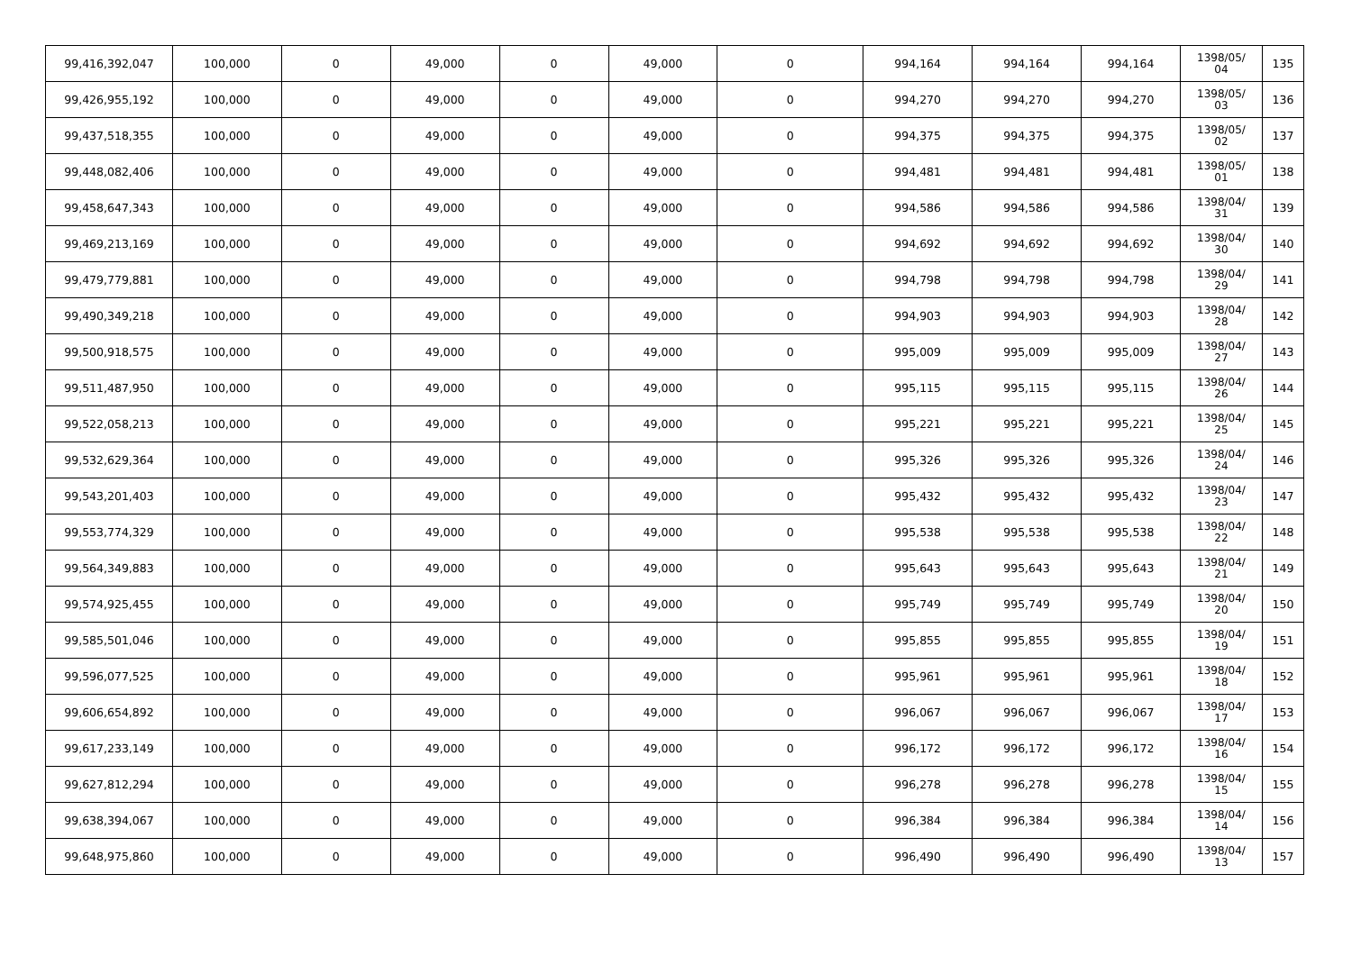| 99,416,392,047 | 100,000 | 0 | 49,000 | 0 | 49,000 | 0 | 994,164 | 994,164 | 994,164 | 1398/05/ 04 | 135 |
| 99,426,955,192 | 100,000 | 0 | 49,000 | 0 | 49,000 | 0 | 994,270 | 994,270 | 994,270 | 1398/05/ 03 | 136 |
| 99,437,518,355 | 100,000 | 0 | 49,000 | 0 | 49,000 | 0 | 994,375 | 994,375 | 994,375 | 1398/05/ 02 | 137 |
| 99,448,082,406 | 100,000 | 0 | 49,000 | 0 | 49,000 | 0 | 994,481 | 994,481 | 994,481 | 1398/05/ 01 | 138 |
| 99,458,647,343 | 100,000 | 0 | 49,000 | 0 | 49,000 | 0 | 994,586 | 994,586 | 994,586 | 1398/04/ 31 | 139 |
| 99,469,213,169 | 100,000 | 0 | 49,000 | 0 | 49,000 | 0 | 994,692 | 994,692 | 994,692 | 1398/04/ 30 | 140 |
| 99,479,779,881 | 100,000 | 0 | 49,000 | 0 | 49,000 | 0 | 994,798 | 994,798 | 994,798 | 1398/04/ 29 | 141 |
| 99,490,349,218 | 100,000 | 0 | 49,000 | 0 | 49,000 | 0 | 994,903 | 994,903 | 994,903 | 1398/04/ 28 | 142 |
| 99,500,918,575 | 100,000 | 0 | 49,000 | 0 | 49,000 | 0 | 995,009 | 995,009 | 995,009 | 1398/04/ 27 | 143 |
| 99,511,487,950 | 100,000 | 0 | 49,000 | 0 | 49,000 | 0 | 995,115 | 995,115 | 995,115 | 1398/04/ 26 | 144 |
| 99,522,058,213 | 100,000 | 0 | 49,000 | 0 | 49,000 | 0 | 995,221 | 995,221 | 995,221 | 1398/04/ 25 | 145 |
| 99,532,629,364 | 100,000 | 0 | 49,000 | 0 | 49,000 | 0 | 995,326 | 995,326 | 995,326 | 1398/04/ 24 | 146 |
| 99,543,201,403 | 100,000 | 0 | 49,000 | 0 | 49,000 | 0 | 995,432 | 995,432 | 995,432 | 1398/04/ 23 | 147 |
| 99,553,774,329 | 100,000 | 0 | 49,000 | 0 | 49,000 | 0 | 995,538 | 995,538 | 995,538 | 1398/04/ 22 | 148 |
| 99,564,349,883 | 100,000 | 0 | 49,000 | 0 | 49,000 | 0 | 995,643 | 995,643 | 995,643 | 1398/04/ 21 | 149 |
| 99,574,925,455 | 100,000 | 0 | 49,000 | 0 | 49,000 | 0 | 995,749 | 995,749 | 995,749 | 1398/04/ 20 | 150 |
| 99,585,501,046 | 100,000 | 0 | 49,000 | 0 | 49,000 | 0 | 995,855 | 995,855 | 995,855 | 1398/04/ 19 | 151 |
| 99,596,077,525 | 100,000 | 0 | 49,000 | 0 | 49,000 | 0 | 995,961 | 995,961 | 995,961 | 1398/04/ 18 | 152 |
| 99,606,654,892 | 100,000 | 0 | 49,000 | 0 | 49,000 | 0 | 996,067 | 996,067 | 996,067 | 1398/04/ 17 | 153 |
| 99,617,233,149 | 100,000 | 0 | 49,000 | 0 | 49,000 | 0 | 996,172 | 996,172 | 996,172 | 1398/04/ 16 | 154 |
| 99,627,812,294 | 100,000 | 0 | 49,000 | 0 | 49,000 | 0 | 996,278 | 996,278 | 996,278 | 1398/04/ 15 | 155 |
| 99,638,394,067 | 100,000 | 0 | 49,000 | 0 | 49,000 | 0 | 996,384 | 996,384 | 996,384 | 1398/04/ 14 | 156 |
| 99,648,975,860 | 100,000 | 0 | 49,000 | 0 | 49,000 | 0 | 996,490 | 996,490 | 996,490 | 1398/04/ 13 | 157 |